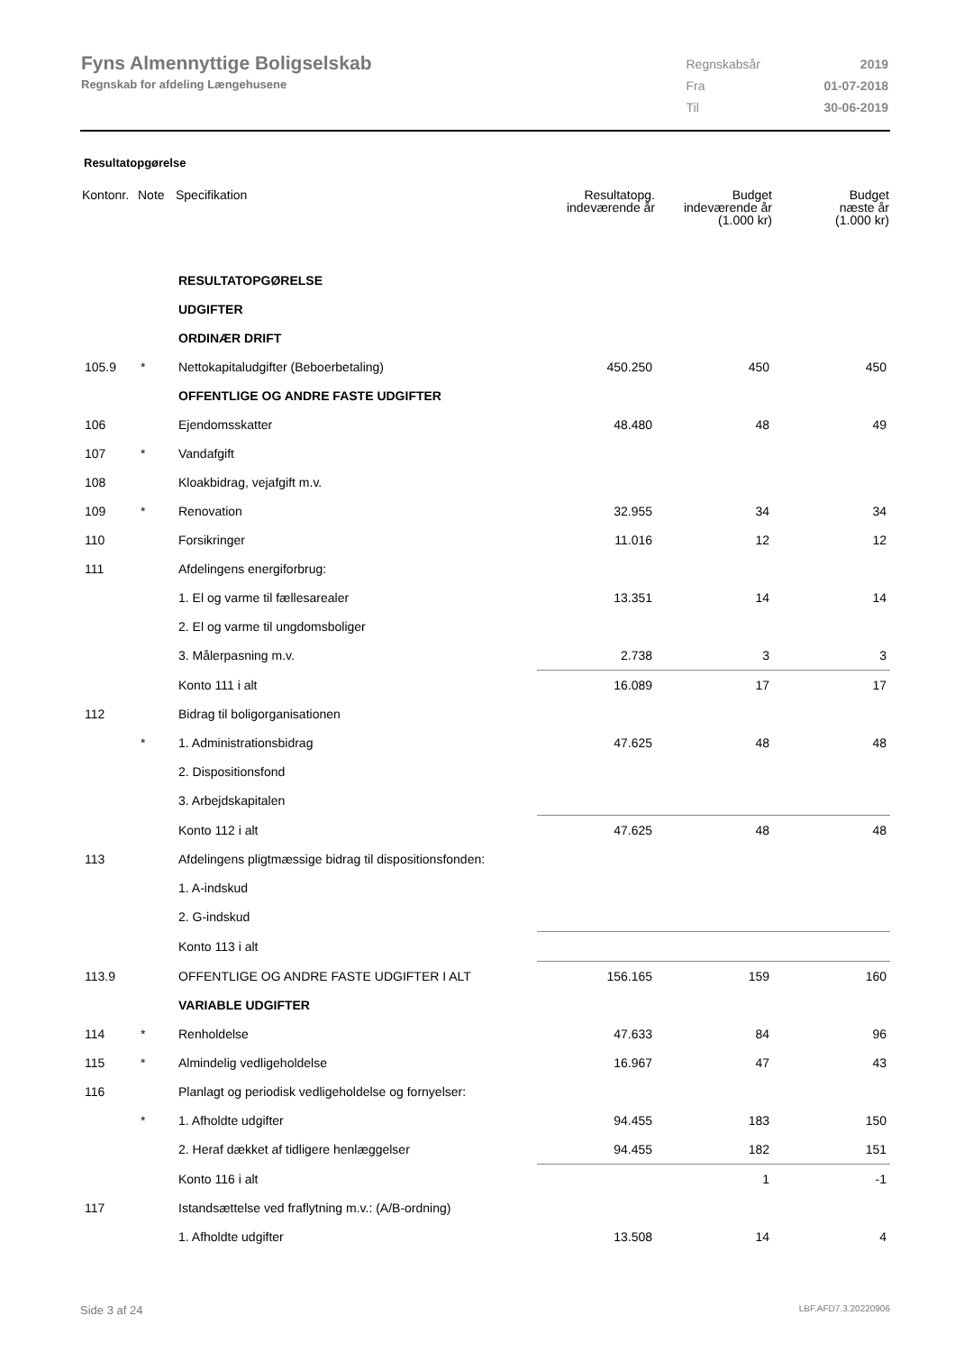Fyns Almennyttige Boligselskab
Regnskab for afdeling Længehusene
| Regnskabsår | 2019 |
| Fra | 01-07-2018 |
| Til | 30-06-2019 |
Resultatopgørelse
| Kontonr. | Note | Specifikation | Resultatopg. indeværende år | Budget indeværende år (1.000 kr) | Budget næste år (1.000 kr) |
| --- | --- | --- | --- | --- | --- |
| | | RESULTATOPGØRELSE | | | |
| | | UDGIFTER | | | |
| | | ORDINÆR DRIFT | | | |
| 105.9 | * | Nettokapitaludgifter (Beboerbetaling) | 450.250 | 450 | 450 |
| | | OFFENTLIGE OG ANDRE FASTE UDGIFTER | | | |
| 106 | | Ejendomsskatter | 48.480 | 48 | 49 |
| 107 | * | Vandafgift | | | |
| 108 | | Kloakbidrag, vejafgift m.v. | | | |
| 109 | * | Renovation | 32.955 | 34 | 34 |
| 110 | | Forsikringer | 11.016 | 12 | 12 |
| 111 | | Afdelingens energiforbrug: | | | |
| | | 1. El og varme til fællesarealer | 13.351 | 14 | 14 |
| | | 2. El og varme til ungdomsboliger | | | |
| | | 3. Målerpasning m.v. | 2.738 | 3 | 3 |
| | | Konto 111 i alt | 16.089 | 17 | 17 |
| 112 | | Bidrag til boligorganisationen | | | |
| | * | 1. Administrationsbidrag | 47.625 | 48 | 48 |
| | | 2. Dispositionsfond | | | |
| | | 3. Arbejdskapitalen | | | |
| | | Konto 112 i alt | 47.625 | 48 | 48 |
| 113 | | Afdelingens pligtmæssige bidrag til dispositionsfonden: | | | |
| | | 1. A-indskud | | | |
| | | 2. G-indskud | | | |
| | | Konto 113 i alt | | | |
| 113.9 | | OFFENTLIGE OG ANDRE FASTE UDGIFTER I ALT | 156.165 | 159 | 160 |
| | | VARIABLE UDGIFTER | | | |
| 114 | * | Renholdelse | 47.633 | 84 | 96 |
| 115 | * | Almindelig vedligeholdelse | 16.967 | 47 | 43 |
| 116 | | Planlagt og periodisk vedligeholdelse og fornyelser: | | | |
| | * | 1. Afholdte udgifter | 94.455 | 183 | 150 |
| | | 2. Heraf dækket af tidligere henlæggelser | 94.455 | 182 | 151 |
| | | Konto 116 i alt | | 1 | -1 |
| 117 | | Istandsættelse ved fraflytning m.v.: (A/B-ordning) | | | |
| | | 1. Afholdte udgifter | 13.508 | 14 | 4 |
Side 3 af 24 LBF.AFD7.3.20220906